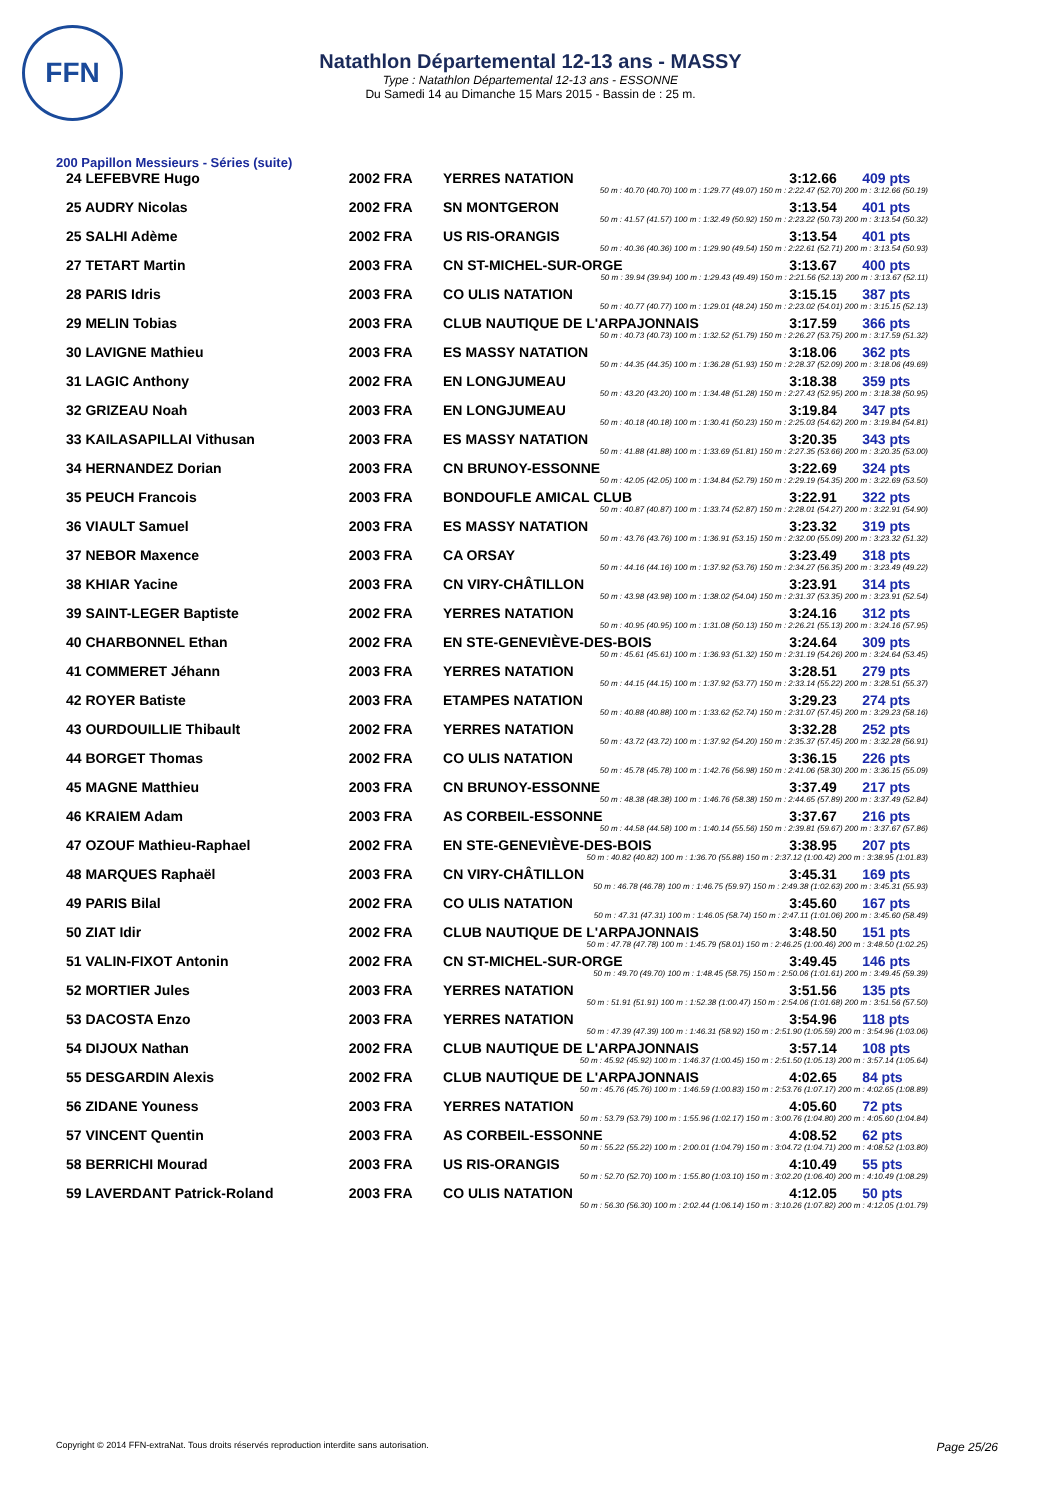FFN
Natathlon Départemental 12-13 ans - MASSY
Type : Natathlon Départemental 12-13 ans - ESSONNE
Du Samedi 14 au Dimanche 15 Mars 2015 - Bassin de : 25 m.
200 Papillon Messieurs - Séries (suite)
| 24 LEFEBVRE Hugo | 2002 FRA | YERRES NATATION | 3:12.66 | 409 pts |
| 50 m : 40.70 (40.70) 100 m : 1:29.77 (49.07) 150 m : 2:22.47 (52.70) 200 m : 3:12.66 (50.19) | | | | |
| 25 AUDRY Nicolas | 2002 FRA | SN MONTGERON | 3:13.54 | 401 pts |
| 50 m : 41.57 (41.57) 100 m : 1:32.49 (50.92) 150 m : 2:23.22 (50.73) 200 m : 3:13.54 (50.32) | | | | |
| 25 SALHI Adème | 2002 FRA | US RIS-ORANGIS | 3:13.54 | 401 pts |
| 50 m : 40.36 (40.36) 100 m : 1:29.90 (49.54) 150 m : 2:22.61 (52.71) 200 m : 3:13.54 (50.93) | | | | |
| 27 TETART Martin | 2003 FRA | CN ST-MICHEL-SUR-ORGE | 3:13.67 | 400 pts |
| 50 m : 39.94 (39.94) 100 m : 1:29.43 (49.49) 150 m : 2:21.56 (52.13) 200 m : 3:13.67 (52.11) | | | | |
| 28 PARIS Idris | 2003 FRA | CO ULIS NATATION | 3:15.15 | 387 pts |
| 50 m : 40.77 (40.77) 100 m : 1:29.01 (48.24) 150 m : 2:23.02 (54.01) 200 m : 3:15.15 (52.13) | | | | |
| 29 MELIN Tobias | 2003 FRA | CLUB NAUTIQUE DE L'ARPAJONNAIS | 3:17.59 | 366 pts |
| 50 m : 40.73 (40.73) 100 m : 1:32.52 (51.79) 150 m : 2:26.27 (53.75) 200 m : 3:17.59 (51.32) | | | | |
| 30 LAVIGNE Mathieu | 2003 FRA | ES MASSY NATATION | 3:18.06 | 362 pts |
| 50 m : 44.35 (44.35) 100 m : 1:36.28 (51.93) 150 m : 2:28.37 (52.09) 200 m : 3:18.06 (49.69) | | | | |
| 31 LAGIC Anthony | 2002 FRA | EN LONGJUMEAU | 3:18.38 | 359 pts |
| 50 m : 43.20 (43.20) 100 m : 1:34.48 (51.28) 150 m : 2:27.43 (52.95) 200 m : 3:18.38 (50.95) | | | | |
| 32 GRIZEAU Noah | 2003 FRA | EN LONGJUMEAU | 3:19.84 | 347 pts |
| 50 m : 40.18 (40.18) 100 m : 1:30.41 (50.23) 150 m : 2:25.03 (54.62) 200 m : 3:19.84 (54.81) | | | | |
| 33 KAILASAPILLAI Vithusan | 2003 FRA | ES MASSY NATATION | 3:20.35 | 343 pts |
| 50 m : 41.88 (41.88) 100 m : 1:33.69 (51.81) 150 m : 2:27.35 (53.66) 200 m : 3:20.35 (53.00) | | | | |
| 34 HERNANDEZ Dorian | 2003 FRA | CN BRUNOY-ESSONNE | 3:22.69 | 324 pts |
| 50 m : 42.05 (42.05) 100 m : 1:34.84 (52.79) 150 m : 2:29.19 (54.35) 200 m : 3:22.69 (53.50) | | | | |
| 35 PEUCH Francois | 2003 FRA | BONDOUFLE AMICAL CLUB | 3:22.91 | 322 pts |
| 50 m : 40.87 (40.87) 100 m : 1:33.74 (52.87) 150 m : 2:28.01 (54.27) 200 m : 3:22.91 (54.90) | | | | |
| 36 VIAULT Samuel | 2003 FRA | ES MASSY NATATION | 3:23.32 | 319 pts |
| 50 m : 43.76 (43.76) 100 m : 1:36.91 (53.15) 150 m : 2:32.00 (55.09) 200 m : 3:23.32 (51.32) | | | | |
| 37 NEBOR Maxence | 2003 FRA | CA ORSAY | 3:23.49 | 318 pts |
| 50 m : 44.16 (44.16) 100 m : 1:37.92 (53.76) 150 m : 2:34.27 (56.35) 200 m : 3:23.49 (49.22) | | | | |
| 38 KHIAR Yacine | 2003 FRA | CN VIRY-CHÂTILLON | 3:23.91 | 314 pts |
| 50 m : 43.98 (43.98) 100 m : 1:38.02 (54.04) 150 m : 2:31.37 (53.35) 200 m : 3:23.91 (52.54) | | | | |
| 39 SAINT-LEGER Baptiste | 2002 FRA | YERRES NATATION | 3:24.16 | 312 pts |
| 50 m : 40.95 (40.95) 100 m : 1:31.08 (50.13) 150 m : 2:26.21 (55.13) 200 m : 3:24.16 (57.95) | | | | |
| 40 CHARBONNEL Ethan | 2002 FRA | EN STE-GENEVIÈVE-DES-BOIS | 3:24.64 | 309 pts |
| 50 m : 45.61 (45.61) 100 m : 1:36.93 (51.32) 150 m : 2:31.19 (54.26) 200 m : 3:24.64 (53.45) | | | | |
| 41 COMMERET Jéhann | 2003 FRA | YERRES NATATION | 3:28.51 | 279 pts |
| 50 m : 44.15 (44.15) 100 m : 1:37.92 (53.77) 150 m : 2:33.14 (55.22) 200 m : 3:28.51 (55.37) | | | | |
| 42 ROYER Batiste | 2003 FRA | ETAMPES NATATION | 3:29.23 | 274 pts |
| 50 m : 40.88 (40.88) 100 m : 1:33.62 (52.74) 150 m : 2:31.07 (57.45) 200 m : 3:29.23 (58.16) | | | | |
| 43 OURDOUILLIE Thibault | 2002 FRA | YERRES NATATION | 3:32.28 | 252 pts |
| 50 m : 43.72 (43.72) 100 m : 1:37.92 (54.20) 150 m : 2:35.37 (57.45) 200 m : 3:32.28 (56.91) | | | | |
| 44 BORGET Thomas | 2002 FRA | CO ULIS NATATION | 3:36.15 | 226 pts |
| 50 m : 45.78 (45.78) 100 m : 1:42.76 (56.98) 150 m : 2:41.06 (58.30) 200 m : 3:36.15 (55.09) | | | | |
| 45 MAGNE Matthieu | 2003 FRA | CN BRUNOY-ESSONNE | 3:37.49 | 217 pts |
| 50 m : 48.38 (48.38) 100 m : 1:46.76 (58.38) 150 m : 2:44.65 (57.89) 200 m : 3:37.49 (52.84) | | | | |
| 46 KRAIEM Adam | 2003 FRA | AS CORBEIL-ESSONNE | 3:37.67 | 216 pts |
| 50 m : 44.58 (44.58) 100 m : 1:40.14 (55.56) 150 m : 2:39.81 (59.67) 200 m : 3:37.67 (57.86) | | | | |
| 47 OZOUF Mathieu-Raphael | 2002 FRA | EN STE-GENEVIÈVE-DES-BOIS | 3:38.95 | 207 pts |
| 50 m : 40.82 (40.82) 100 m : 1:36.70 (55.88) 150 m : 2:37.12 (1:00.42) 200 m : 3:38.95 (1:01.83) | | | | |
| 48 MARQUES Raphaël | 2003 FRA | CN VIRY-CHÂTILLON | 3:45.31 | 169 pts |
| 50 m : 46.78 (46.78) 100 m : 1:46.75 (59.97) 150 m : 2:49.38 (1:02.63) 200 m : 3:45.31 (55.93) | | | | |
| 49 PARIS Bilal | 2002 FRA | CO ULIS NATATION | 3:45.60 | 167 pts |
| 50 m : 47.31 (47.31) 100 m : 1:46.05 (58.74) 150 m : 2:47.11 (1:01.06) 200 m : 3:45.60 (58.49) | | | | |
| 50 ZIAT Idir | 2002 FRA | CLUB NAUTIQUE DE L'ARPAJONNAIS | 3:48.50 | 151 pts |
| 50 m : 47.78 (47.78) 100 m : 1:45.79 (58.01) 150 m : 2:46.25 (1:00.46) 200 m : 3:48.50 (1:02.25) | | | | |
| 51 VALIN-FIXOT Antonin | 2002 FRA | CN ST-MICHEL-SUR-ORGE | 3:49.45 | 146 pts |
| 50 m : 49.70 (49.70) 100 m : 1:48.45 (58.75) 150 m : 2:50.06 (1:01.61) 200 m : 3:49.45 (59.39) | | | | |
| 52 MORTIER Jules | 2003 FRA | YERRES NATATION | 3:51.56 | 135 pts |
| 50 m : 51.91 (51.91) 100 m : 1:52.38 (1:00.47) 150 m : 2:54.06 (1:01.68) 200 m : 3:51.56 (57.50) | | | | |
| 53 DACOSTA Enzo | 2003 FRA | YERRES NATATION | 3:54.96 | 118 pts |
| 50 m : 47.39 (47.39) 100 m : 1:46.31 (58.92) 150 m : 2:51.90 (1:05.59) 200 m : 3:54.96 (1:03.06) | | | | |
| 54 DIJOUX Nathan | 2002 FRA | CLUB NAUTIQUE DE L'ARPAJONNAIS | 3:57.14 | 108 pts |
| 50 m : 45.92 (45.92) 100 m : 1:46.37 (1:00.45) 150 m : 2:51.50 (1:05.13) 200 m : 3:57.14 (1:05.64) | | | | |
| 55 DESGARDIN Alexis | 2002 FRA | CLUB NAUTIQUE DE L'ARPAJONNAIS | 4:02.65 | 84 pts |
| 50 m : 45.76 (45.76) 100 m : 1:46.59 (1:00.83) 150 m : 2:53.76 (1:07.17) 200 m : 4:02.65 (1:08.89) | | | | |
| 56 ZIDANE Youness | 2003 FRA | YERRES NATATION | 4:05.60 | 72 pts |
| 50 m : 53.79 (53.79) 100 m : 1:55.96 (1:02.17) 150 m : 3:00.76 (1:04.80) 200 m : 4:05.60 (1:04.84) | | | | |
| 57 VINCENT Quentin | 2003 FRA | AS CORBEIL-ESSONNE | 4:08.52 | 62 pts |
| 50 m : 55.22 (55.22) 100 m : 2:00.01 (1:04.79) 150 m : 3:04.72 (1:04.71) 200 m : 4:08.52 (1:03.80) | | | | |
| 58 BERRICHI Mourad | 2003 FRA | US RIS-ORANGIS | 4:10.49 | 55 pts |
| 50 m : 52.70 (52.70) 100 m : 1:55.80 (1:03.10) 150 m : 3:02.20 (1:06.40) 200 m : 4:10.49 (1:08.29) | | | | |
| 59 LAVERDANT Patrick-Roland | 2003 FRA | CO ULIS NATATION | 4:12.05 | 50 pts |
| 50 m : 56.30 (56.30) 100 m : 2:02.44 (1:06.14) 150 m : 3:10.26 (1:07.82) 200 m : 4:12.05 (1:01.79) | | | | |
Copyright © 2014 FFN-extraNat. Tous droits réservés reproduction interdite sans autorisation.
Page 25/26